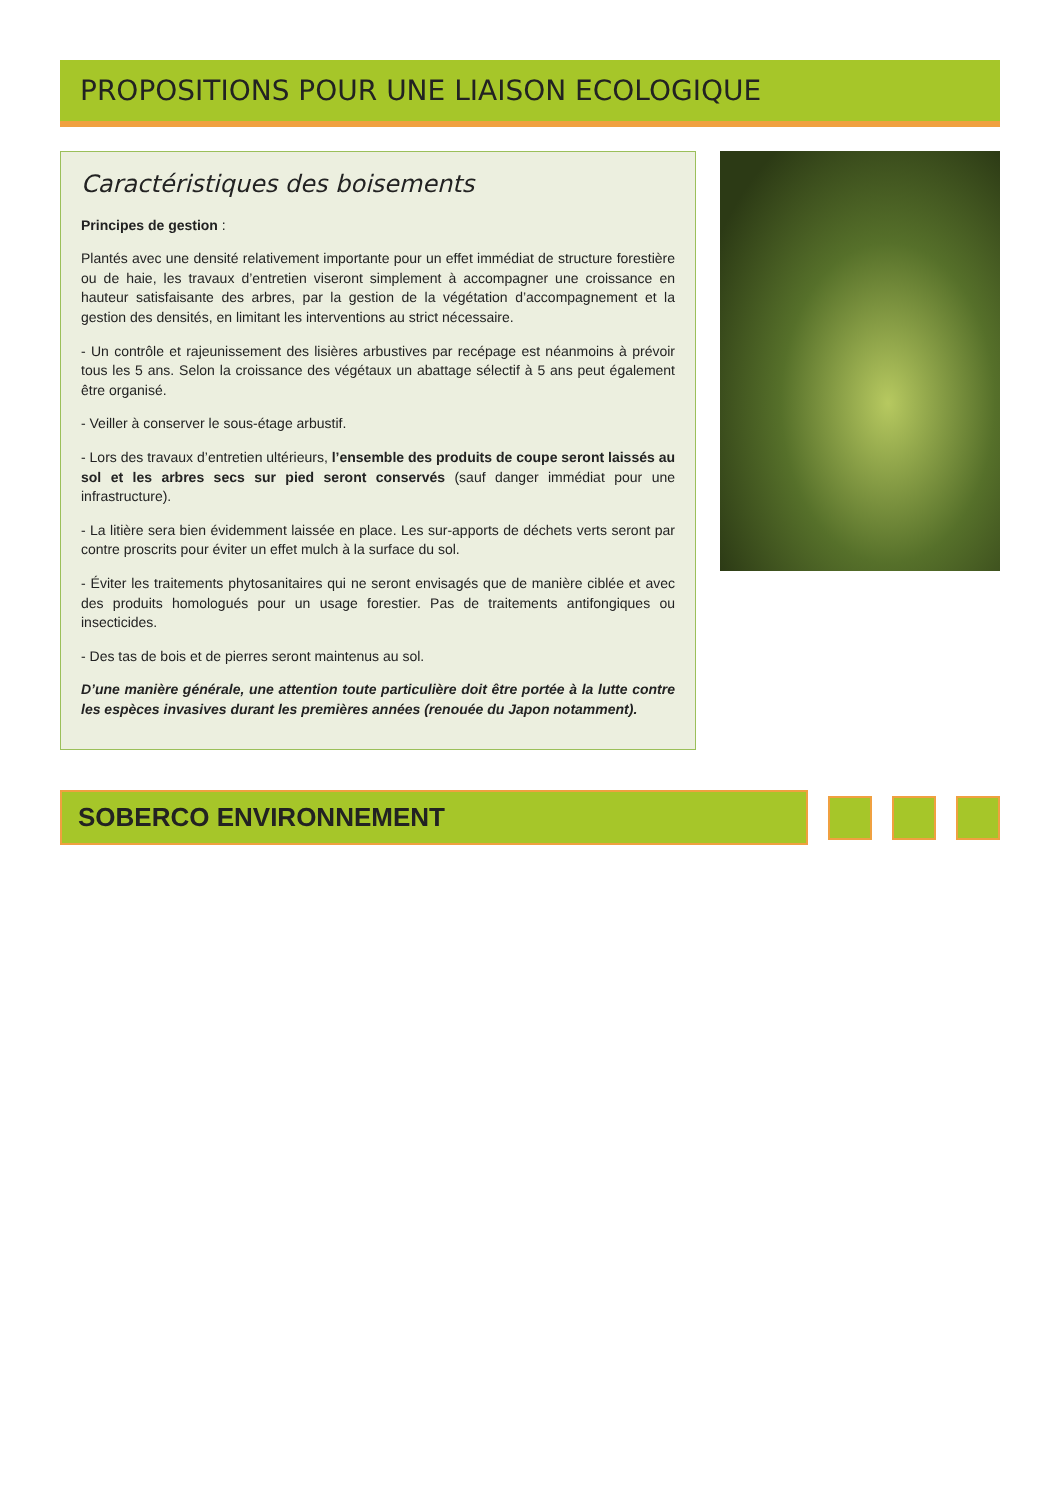PROPOSITIONS POUR UNE LIAISON ECOLOGIQUE
Caractéristiques des boisements
Principes de gestion :
Plantés avec une densité relativement importante pour un effet immédiat de structure forestière ou de haie, les travaux d’entretien viseront simplement à accompagner une croissance en hauteur satisfaisante des arbres, par la gestion de la végétation d’accompagnement et la gestion des densités, en limitant les interventions au strict nécessaire.
- Un contrôle et rajeunissement des lisières arbustives par recépage est néanmoins à prévoir tous les 5 ans. Selon la croissance des végétaux un abattage sélectif à 5 ans peut également être organisé.
- Veiller à conserver le sous-étage arbustif.
- Lors des travaux d’entretien ultérieurs, l’ensemble des produits de coupe seront laissés au sol et les arbres secs sur pied seront conservés (sauf danger immédiat pour une infrastructure).
- La litière sera bien évidemment laissée en place. Les sur-apports de déchets verts seront par contre proscrits pour éviter un effet mulch à la surface du sol.
- Éviter les traitements phytosanitaires qui ne seront envisagés que de manière ciblée et avec des produits homologués pour un usage forestier. Pas de traitements antifongiques ou insecticides.
- Des tas de bois et de pierres seront maintenus au sol.
D’une manière générale, une attention toute particulière doit être portée à la lutte contre les espèces invasives durant les premières années (renouée du Japon notamment).
SOBERCO ENVIRONNEMENT